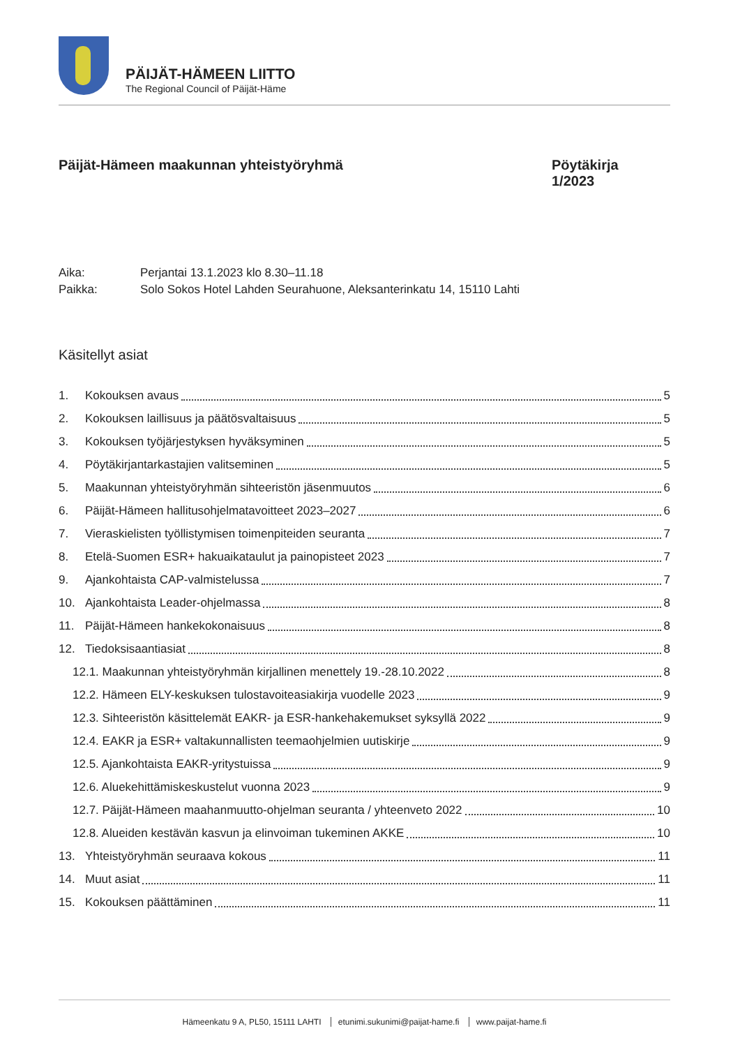PÄIJÄT-HÄMEEN LIITTO
The Regional Council of Päijät-Häme
Päijät-Hämeen maakunnan yhteistyöryhmä
Pöytäkirja
1/2023
Aika: Perjantai 13.1.2023 klo 8.30–11.18
Paikka: Solo Sokos Hotel Lahden Seurahuone, Aleksanterinkatu 14, 15110 Lahti
Käsitellyt asiat
1. Kokouksen avaus 5
2. Kokouksen laillisuus ja päätösvaltaisuus 5
3. Kokouksen työjärjestyksen hyväksyminen 5
4. Pöytäkirjantarkastajien valitseminen 5
5. Maakunnan yhteistyöryhmän sihteeristön jäsenmuutos 6
6. Päijät-Hämeen hallitusohjelmatavoitteet 2023–2027 6
7. Vieraskielisten työllistymisen toimenpiteiden seuranta 7
8. Etelä-Suomen ESR+ hakuaikataulut ja painopisteet 2023 7
9. Ajankohtaista CAP-valmistelussa 7
10. Ajankohtaista Leader-ohjelmassa 8
11. Päijät-Hämeen hankekokonaisuus 8
12. Tiedoksisaantiasiat 8
12.1. Maakunnan yhteistyöryhmän kirjallinen menettely 19.-28.10.2022 8
12.2. Hämeen ELY-keskuksen tulostavoiteasiakirja vuodelle 2023 9
12.3. Sihteeristön käsittelemät EAKR- ja ESR-hankehakemukset syksyllä 2022 9
12.4. EAKR ja ESR+ valtakunnallisten teemaohjelmien uutiskirje 9
12.5. Ajankohtaista EAKR-yritystuissa 9
12.6. Aluekehittämiskeskustelut vuonna 2023 9
12.7. Päijät-Hämeen maahanmuutto-ohjelman seuranta / yhteenveto 2022 10
12.8. Alueiden kestävän kasvun ja elinvoiman tukeminen AKKE 10
13. Yhteistyöryhmän seuraava kokous 11
14. Muut asiat 11
15. Kokouksen päättäminen 11
Hämeenkatu 9 A, PL50, 15111 LAHTI etunimi.sukunimi@paijat-hame.fi www.paijat-hame.fi